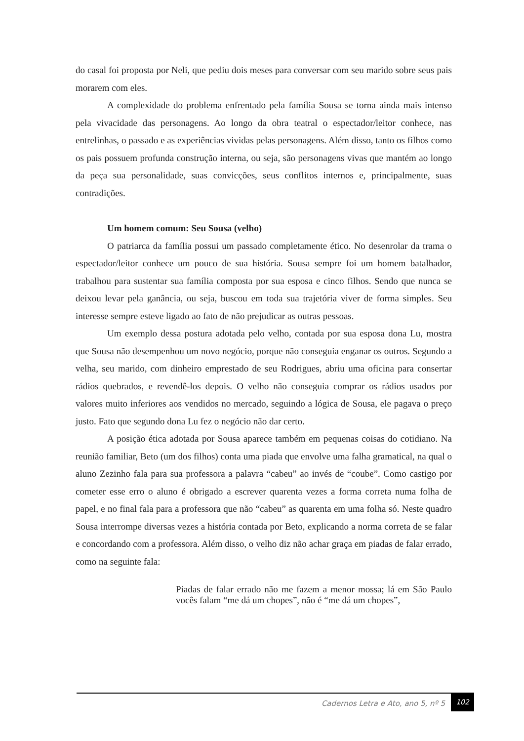do casal foi proposta por Neli, que pediu dois meses para conversar com seu marido sobre seus pais morarem com eles.
A complexidade do problema enfrentado pela família Sousa se torna ainda mais intenso pela vivacidade das personagens. Ao longo da obra teatral o espectador/leitor conhece, nas entrelinhas, o passado e as experiências vividas pelas personagens. Além disso, tanto os filhos como os pais possuem profunda construção interna, ou seja, são personagens vivas que mantém ao longo da peça sua personalidade, suas convicções, seus conflitos internos e, principalmente, suas contradições.
Um homem comum: Seu Sousa (velho)
O patriarca da família possui um passado completamente ético. No desenrolar da trama o espectador/leitor conhece um pouco de sua história. Sousa sempre foi um homem batalhador, trabalhou para sustentar sua família composta por sua esposa e cinco filhos. Sendo que nunca se deixou levar pela ganância, ou seja, buscou em toda sua trajetória viver de forma simples. Seu interesse sempre esteve ligado ao fato de não prejudicar as outras pessoas.
Um exemplo dessa postura adotada pelo velho, contada por sua esposa dona Lu, mostra que Sousa não desempenhou um novo negócio, porque não conseguia enganar os outros. Segundo a velha, seu marido, com dinheiro emprestado de seu Rodrigues, abriu uma oficina para consertar rádios quebrados, e revendê-los depois. O velho não conseguia comprar os rádios usados por valores muito inferiores aos vendidos no mercado, seguindo a lógica de Sousa, ele pagava o preço justo. Fato que segundo dona Lu fez o negócio não dar certo.
A posição ética adotada por Sousa aparece também em pequenas coisas do cotidiano. Na reunião familiar, Beto (um dos filhos) conta uma piada que envolve uma falha gramatical, na qual o aluno Zezinho fala para sua professora a palavra “cabeu” ao invés de “coube”. Como castigo por cometer esse erro o aluno é obrigado a escrever quarenta vezes a forma correta numa folha de papel, e no final fala para a professora que não “cabeu” as quarenta em uma folha só. Neste quadro Sousa interrompe diversas vezes a história contada por Beto, explicando a norma correta de se falar e concordando com a professora. Além disso, o velho diz não achar graça em piadas de falar errado, como na seguinte fala:
Piadas de falar errado não me fazem a menor mossa; lá em São Paulo vocês falam “me dá um chopes”, não é “me dá um chopes”,
Cadernos Letra e Ato, ano 5, nº 5
102